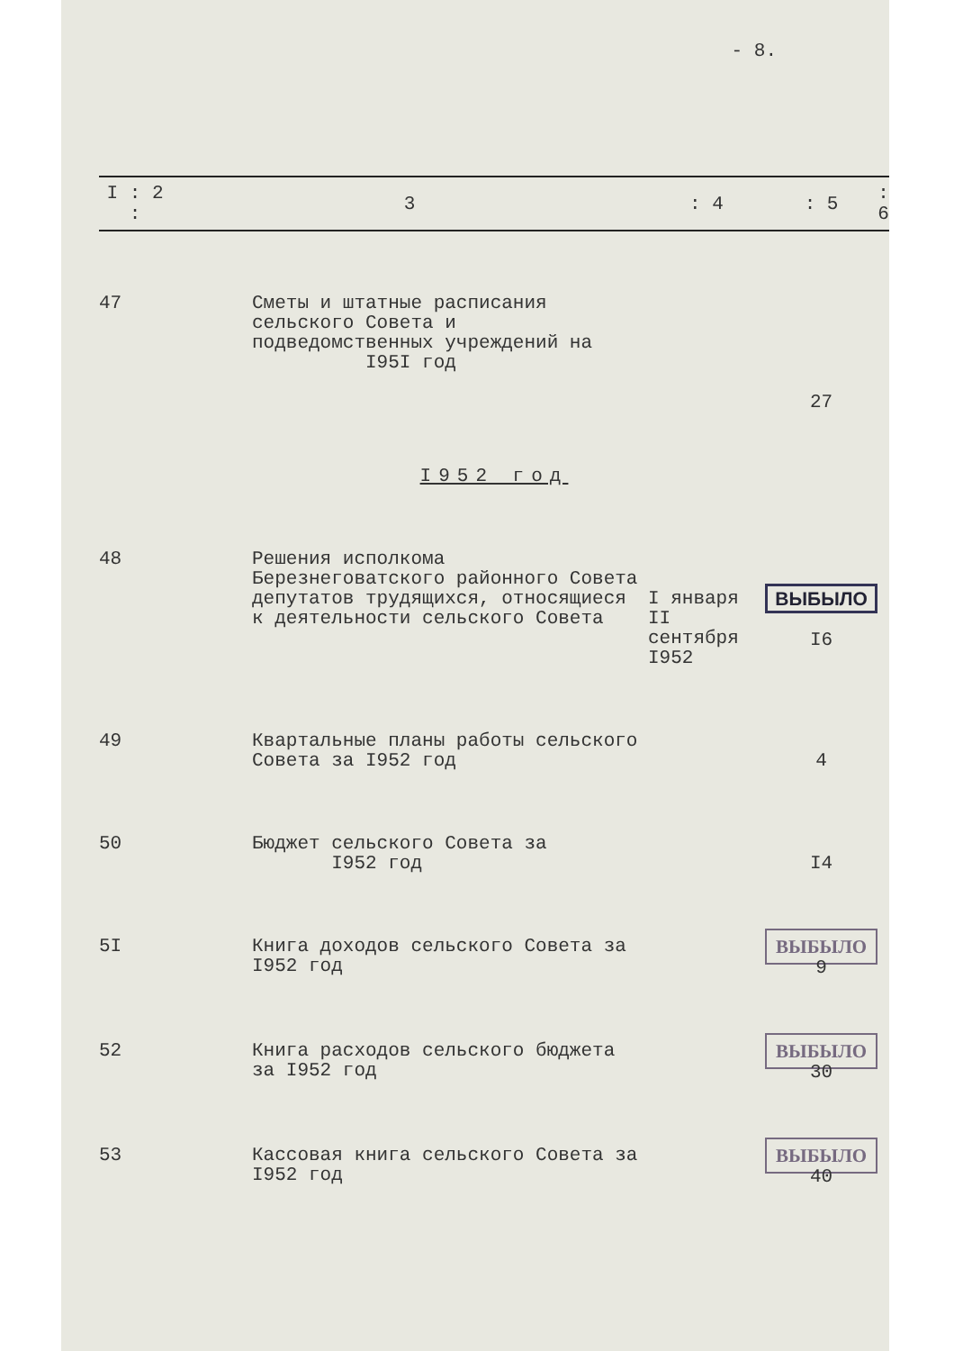- 8.
| I : 2 : | 3 | : 4 | : 5 | : 6 |
| --- | --- | --- | --- | --- |
| 47 | Сметы и штатные расписания сельского Совета и подведомственных учреждений на I95I год | | 27 | |
| I952 год | | | | |
| 48 | Решения исполкома Березнеговатского районного Совета депутатов трудящихся, относящиеся к деятельности сельского Совета | I января II сентября I952 | ВЫБЫЛО I6 | |
| 49 | Квартальные планы работы сельского Совета за I952 год | | 4 | |
| 50 | Бюджет сельского Совета за I952 год | | I4 | |
| 5I | Книга доходов сельского Совета за I952 год | | ВЫБЫЛО 9 | |
| 52 | Книга расходов сельского бюджета за I952 год | | ВЫБЫЛО 30 | |
| 53 | Кассовая книга сельского Совета за I952 год | | ВЫБЫЛО 40 | |